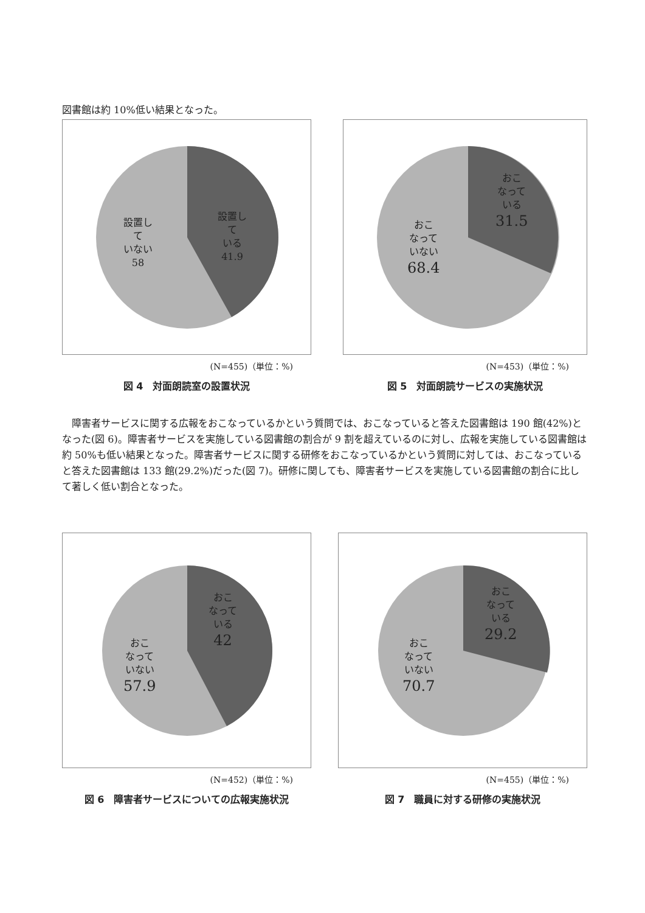図書館は約 10%低い結果となった。
設置し
て
いない
58
設置し
て
いる
41.9
(N=455)（単位：%)
図 4　対面朗読室の設置状況
おこ
なって
いる
31.5
おこ
なって
いない
68.4
(N=453)（単位：%)
図 5　対面朗読サービスの実施状況
障害者サービスに関する広報をおこなっているかという質問では、おこなっていると答えた図書館は 190 館(42%)となった(図 6)。障害者サービスを実施している図書館の割合が 9 割を超えているのに対し、広報を実施している図書館は約 50%も低い結果となった。障害者サービスに関する研修をおこなっているかという質問に対しては、おこなっていると答えた図書館は 133 館(29.2%)だった(図 7)。研修に関しても、障害者サービスを実施している図書館の割合に比して著しく低い割合となった。
おこ
なって
いる
42
おこ
なって
いない
57.9
(N=452)（単位：%)
図 6　障害者サービスについての広報実施状況
おこ
なって
いる
29.2
おこ
なって
いない
70.7
(N=455)（単位：%)
図 7　職員に対する研修の実施状況